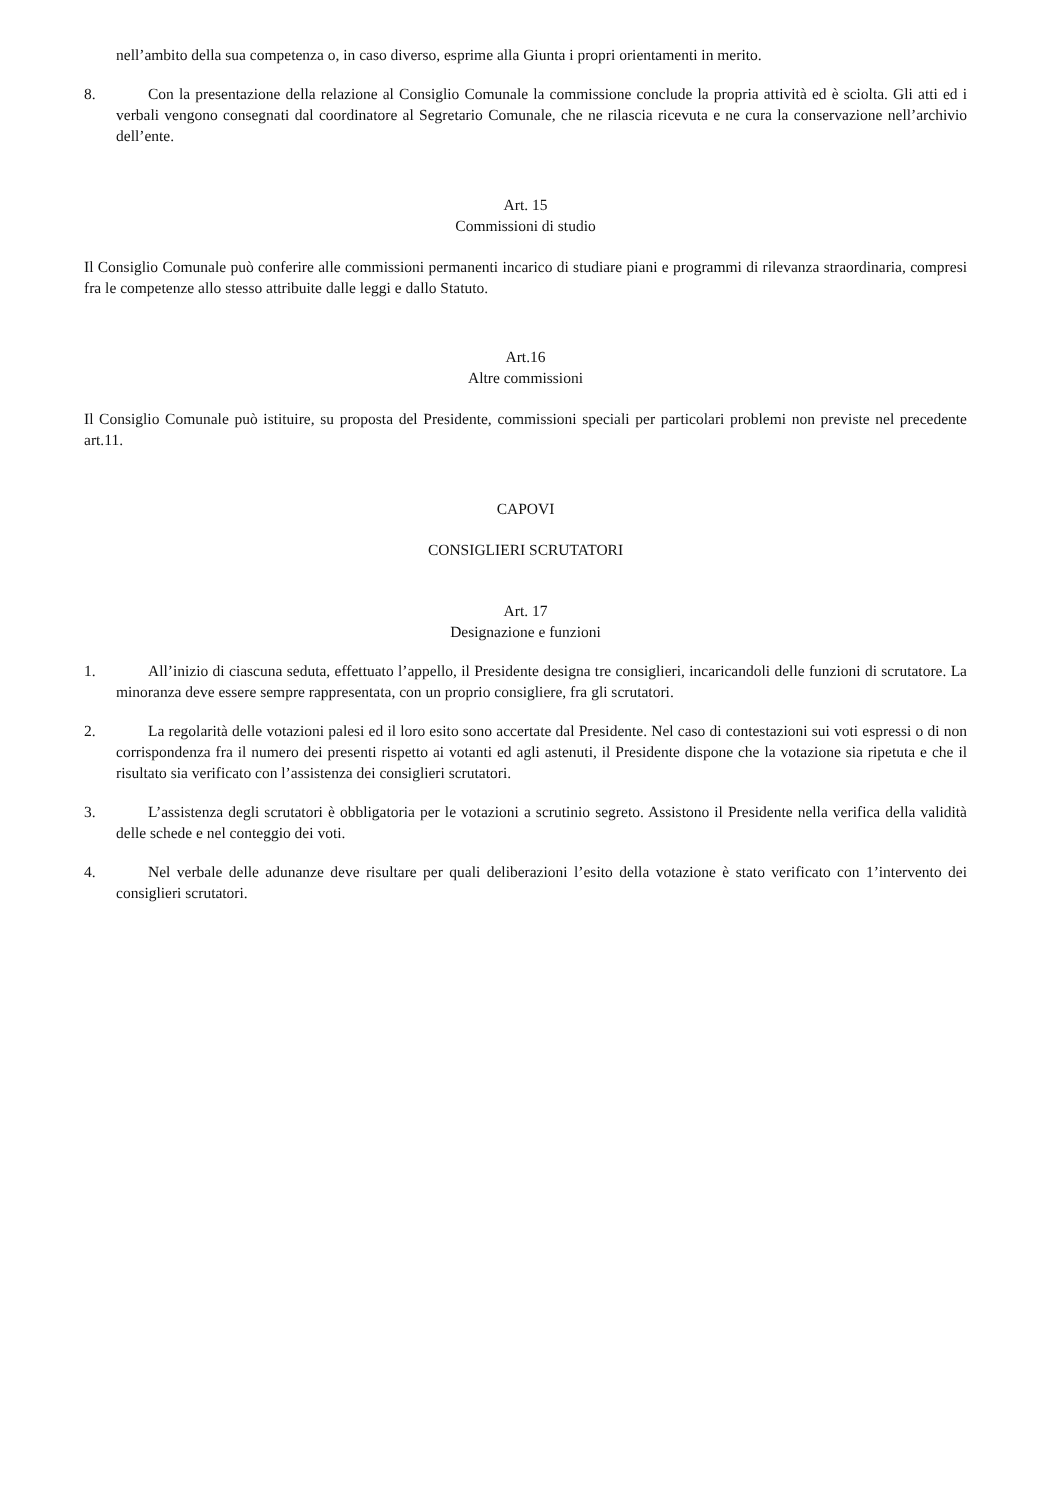nell’ambito della sua competenza o, in caso diverso, esprime alla Giunta i propri orientamenti in merito.
8. Con la presentazione della relazione al Consiglio Comunale la commissione conclude la propria attività ed è sciolta. Gli atti ed i verbali vengono consegnati dal coordinatore al Segretario Comunale, che ne rilascia ricevuta e ne cura la conservazione nell’archivio dell’ente.
Art. 15
Commissioni di studio
Il Consiglio Comunale può conferire alle commissioni permanenti incarico di studiare piani e programmi di rilevanza straordinaria, compresi fra le competenze allo stesso attribuite dalle leggi e dallo Statuto.
Art.16
Altre commissioni
Il Consiglio Comunale può istituire, su proposta del Presidente, commissioni speciali per particolari problemi non previste nel precedente art.11.
CAPOVI
CONSIGLIERI SCRUTATORI
Art. 17
Designazione e funzioni
1. All’inizio di ciascuna seduta, effettuato l’appello, il Presidente designa tre consiglieri, incaricandoli delle funzioni di scrutatore. La minoranza deve essere sempre rappresentata, con un proprio consigliere, fra gli scrutatori.
2. La regolarità delle votazioni palesi ed il loro esito sono accertate dal Presidente. Nel caso di contestazioni sui voti espressi o di non corrispondenza fra il numero dei presenti rispetto ai votanti ed agli astenuti, il Presidente dispone che la votazione sia ripetuta e che il risultato sia verificato con l’assistenza dei consiglieri scrutatori.
3. L’assistenza degli scrutatori è obbligatoria per le votazioni a scrutinio segreto. Assistono il Presidente nella verifica della validità delle schede e nel conteggio dei voti.
4. Nel verbale delle adunanze deve risultare per quali deliberazioni l’esito della votazione è stato verificato con 1’intervento dei consiglieri scrutatori.